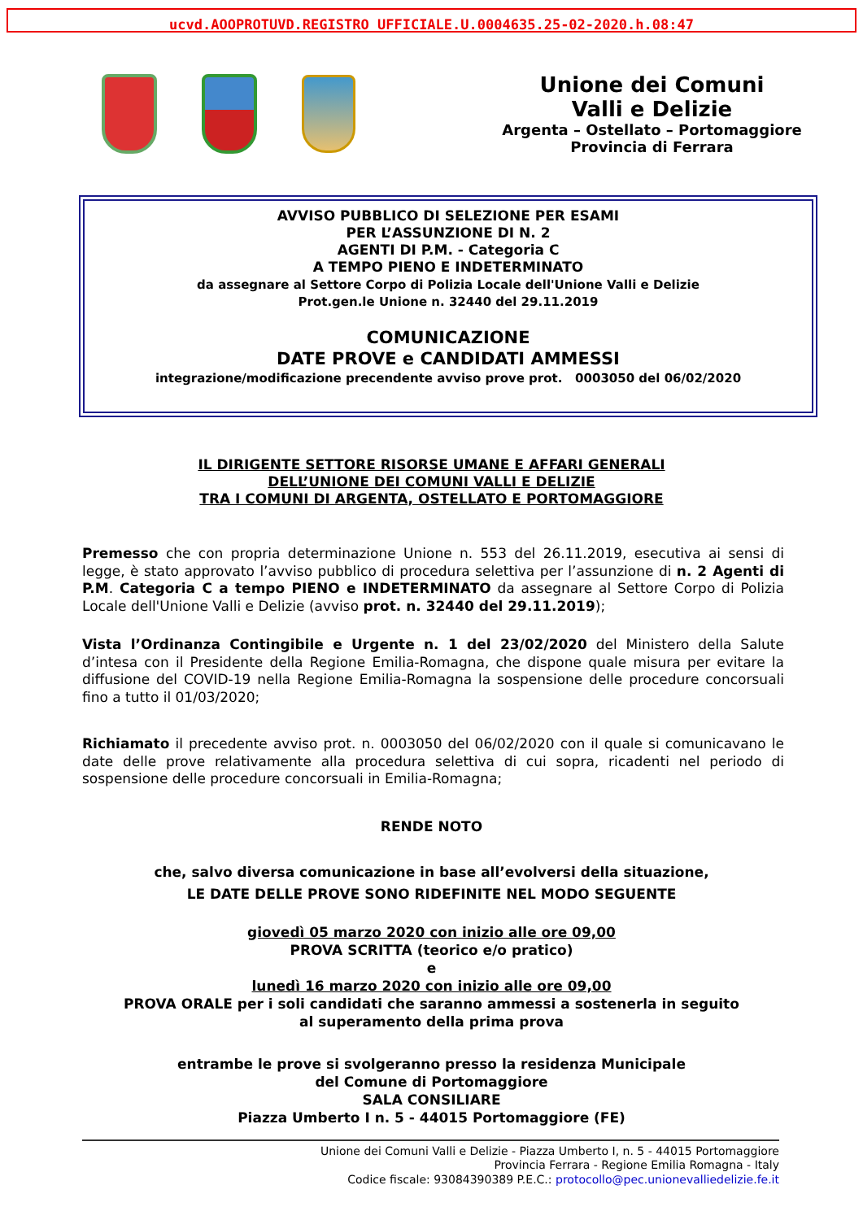ucvd.AOOPROTUVD.REGISTRO UFFICIALE.U.0004635.25-02-2020.h.08:47
Unione dei Comuni
Valli e Delizie
Argenta – Ostellato – Portomaggiore
Provincia di Ferrara
AVVISO PUBBLICO DI SELEZIONE PER ESAMI
PER L’ASSUNZIONE DI N. 2
AGENTI DI P.M. - Categoria C
A TEMPO PIENO E INDETERMINATO
da assegnare al Settore Corpo di Polizia Locale dell'Unione Valli e Delizie
Prot.gen.le Unione n. 32440 del 29.11.2019
COMUNICAZIONE
DATE PROVE e CANDIDATI AMMESSI
integrazione/modificazione precendente avviso prove prot. 0003050 del 06/02/2020
IL DIRIGENTE SETTORE RISORSE UMANE E AFFARI GENERALI
DELL’UNIONE DEI COMUNI VALLI E DELIZIE
TRA I COMUNI DI ARGENTA, OSTELLATO E PORTOMAGGIORE
Premesso che con propria determinazione Unione n. 553 del 26.11.2019, esecutiva ai sensi di legge, è stato approvato l’avviso pubblico di procedura selettiva per l’assunzione di n. 2 Agenti di P.M. Categoria C a tempo PIENO e INDETERMINATO da assegnare al Settore Corpo di Polizia Locale dell'Unione Valli e Delizie (avviso prot. n. 32440 del 29.11.2019);
Vista l’Ordinanza Contingibile e Urgente n. 1 del 23/02/2020 del Ministero della Salute d’intesa con il Presidente della Regione Emilia-Romagna, che dispone quale misura per evitare la diffusione del COVID-19 nella Regione Emilia-Romagna la sospensione delle procedure concorsuali fino a tutto il 01/03/2020;
Richiamato il precedente avviso prot. n. 0003050 del 06/02/2020 con il quale si comunicavano le date delle prove relativamente alla procedura selettiva di cui sopra, ricadenti nel periodo di sospensione delle procedure concorsuali in Emilia-Romagna;
RENDE NOTO
che, salvo diversa comunicazione in base all’evolversi della situazione,
LE DATE DELLE PROVE SONO RIDEFINITE NEL MODO SEGUENTE
giovedì 05 marzo 2020 con inizio alle ore 09,00
PROVA SCRITTA (teorico e/o pratico)
e
lunedì 16 marzo 2020 con inizio alle ore 09,00
PROVA ORALE per i soli candidati che saranno ammessi a sostenerla in seguito
al superamento della prima prova
entrambe le prove si svolgeranno presso la residenza Municipale
del Comune di Portomaggiore
SALA CONSILIARE
Piazza Umberto I n. 5 - 44015 Portomaggiore (FE)
Unione dei Comuni Valli e Delizie - Piazza Umberto I, n. 5 - 44015 Portomaggiore
Provincia Ferrara - Regione Emilia Romagna - Italy
Codice fiscale: 93084390389 P.E.C.: protocollo@pec.unionevalliedelizie.fe.it